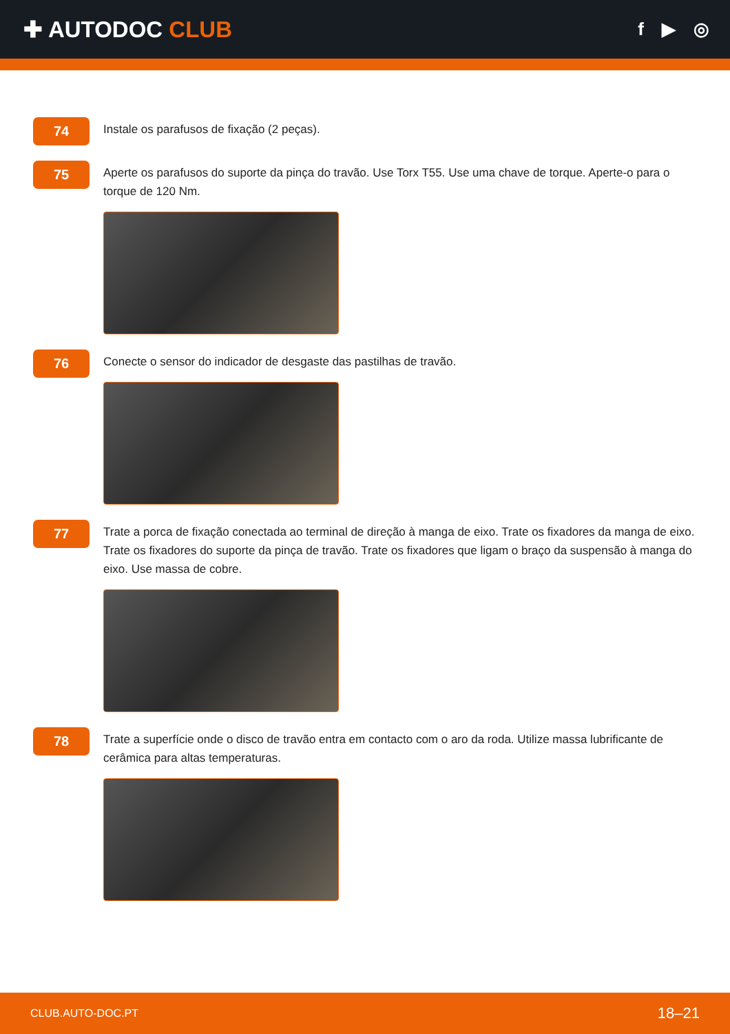✚ AUTODOC CLUB
f ▶ ◎
74
Instale os parafusos de fixação (2 peças).
75
Aperte os parafusos do suporte da pinça do travão. Use Torx T55. Use uma chave de torque. Aperte-o para o torque de 120 Nm.
76
Conecte o sensor do indicador de desgaste das pastilhas de travão.
77
Trate a porca de fixação conectada ao terminal de direção à manga de eixo. Trate os fixadores da manga de eixo. Trate os fixadores do suporte da pinça de travão. Trate os fixadores que ligam o braço da suspensão à manga do eixo. Use massa de cobre.
78
Trate a superfície onde o disco de travão entra em contacto com o aro da roda. Utilize massa lubrificante de cerâmica para altas temperaturas.
CLUB.AUTO-DOC.PT 18–21